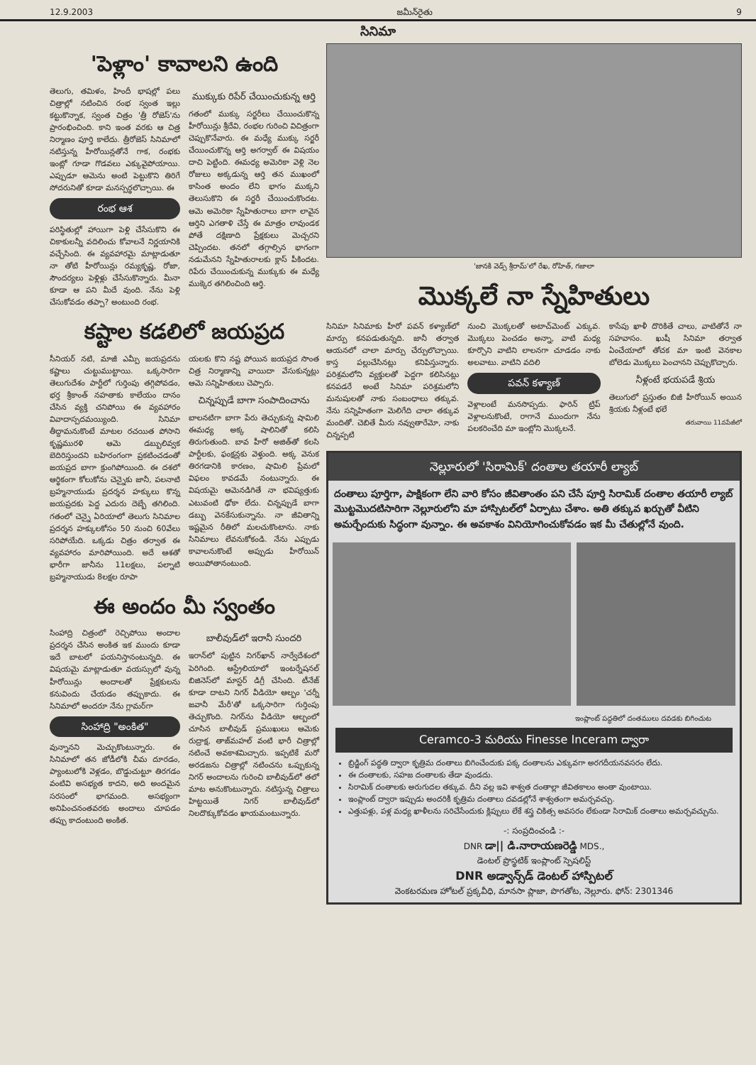12.9.2003 జమీన్‌రైతు 9
సినిమా
'పెళ్లాం' కావాలని ఉంది
తెలుగు, తమిళం, హిందీ భాషల్లో పలు చిత్రాల్లో నటించిన రంభ స్వంత ఇల్లు కట్టుకొన్నాక, స్వంత చిత్రం 'త్రీ రోజెస్'ను ప్రారంభించింది. కాని ఇంత వరకు ఆ చిత్ర నిర్మాణం పూర్తి కాలేదు. త్రీరోజెస్ సినిమాలో నటిస్తున్న హీరోయిన్లతోనే గాక, రంభకు ఇంట్లో గూడా గొడవలు ఎక్కువైపోయాయి. ఎప్పుడూ ఆమెను అంటి పెట్టుకొని తిరిగే సోదరునితో కూడా మనస్పర్థలొచ్చాయి. ఈ
రంభ ఆశ
పరిస్థితుల్లో హాయిగా పెళ్లి చేసేసుకొని ఈ చికాకులన్నీ వదిలించు కోవాలనే నిర్ణయానికి వచ్చేసింది. ఈ వ్యవహారమై మాట్లాడుతూ నా తోటి హీరోయిన్లు రమ్యకృష్ణ, రోజా, సౌందర్యలు పెళ్లిళ్లు చేసేసుకొన్నారు. మీనా కూడా ఆ పని మీదే వుంది. నేను పెళ్లి చేసుకోవడం తప్పా? అంటుంది రంభ.
ముక్కుకు రిపేర్ చేయించుకున్న ఆర్తి
గతంలో ముక్కు సర్జరీలు చేయించుకొన్న హీరోయిన్లు శ్రీదేవి, రంభల గురించి విచిత్రంగా చెప్పుకొనేవారు. ఈ మధ్యే ముక్కు సర్జరీ చేయించుకొన్న ఆర్తి అగర్వాల్ ఈ విషయం దాచి పెట్టింది. ఈమధ్య అమెరికా వెళ్లి నెల రోజులు అక్కడున్న ఆర్తి తన ముఖంలో కాసింత అందం లేని భాగం ముక్కని తెలుసుకొని ఈ సర్జరీ చేయించుకొందట. ఆమె అమెరికా స్నేహితురాలు బాగా లావైన ఆర్తిని ఎగతాళి చేస్తే ఈ మాత్రం లావుండక పోతే దక్షిణాది ప్రేక్షకులు మెచ్చరని చెప్పిందట. తనలో తగ్గాల్సిన భాగంగా నడుమేనని స్నేహితురాలకు క్లాస్ పీకిందట. రిపేరు చేయించుకున్న ముక్కుకు ఈ మధ్యే ముక్కెర తగిలించింది ఆర్తి.
కష్టాల కడలిలో జయప్రద
సీనియర్ నటి, మాజీ ఎమ్పీ జయప్రదను కష్టాలు చుట్టుముట్టాయి. ఒక్కసారిగా తెలుగుదేశం పార్టీలో గుర్తింపు తగ్గిపోవడం, భర్త శ్రీకాంత్ నహతాకు కాలేయం దానం చేసిన వ్యక్తి చనిపోయి ఈ వ్యవహారం వివాదాస్పదమయ్యింది. సినిమా తీద్దామనుకొంటే మాటల రచయిత పోసాని కృష్ణమురళి ఆమె డబ్బులివ్వక బెదిరిస్తుందని బహిరంగంగా ప్రకటించడంతో జయప్రద బాగా క్రుంగిపోయింది. ఈ దశలో ఆర్థికంగా కోలుకోను చెన్నైకు జానీ, పలనాటి బ్రహ్మనాయుడు ప్రదర్శన హక్కులు కొన్న జయప్రదకు పెద్ద ఎదురు దెబ్బే తగిలింది. గతంలో చెన్నై ఏరియాలో తెలుగు సినిమాల ప్రదర్శన హక్కులకోసం 50 నుంచి 60వేలు సరిపోయేది. ఒక్కడు చిత్రం తర్వాత ఈ వ్యవహారం మారిపోయింది. అదే ఆశతో భారీగా జానీను 11లక్షలు, పల్నాటి బ్రహ్మనాయుడు 8లక్షల రూపా
యలకు కొని నష్ట పోయిన జయప్రద సొంత చిత్ర నిర్మాణాన్ని వాయిదా వేసుకున్నట్లు ఆమె సన్నిహితులు చెప్పారు.
చిన్నప్పుడే బాగా సంపాదించాను
బాలనటిగా బాగా పేరు తెచ్చుకున్న షామిలి ఈమధ్య అక్క షాలినితో కలిసి తిరుగుతుంది. బావ హీరో అజిత్‌తో కలసి పార్టీలకు, ఫంక్షన్లకు వెళ్తుంది. అక్క వెనుక తిరగడానికి కారణం, షామిలి ప్రేమలో విఫలం కావడమే నంటున్నారు. ఈ విషయమై ఆమెనడిగితే నా భవిష్యత్తుకు ఎటువంటి ఢోకా లేదు. చిన్నప్పుడే బాగా డబ్బు వెనకేసుకున్నాను. నా జీవితాన్ని ఇష్టమైన రీతిలో మలచుకొంటాను. నాకు సినిమాలు లేవనుకోకండి. నేను ఎప్పుడు కావాలనుకొంటే అప్పుడు హీరోయిన్ అయిపోతానంటుంది.
ఈ అందం మీ స్వంతం
సింహాద్రి చిత్రంలో రెచ్చిపోయి అందాల ప్రదర్శన చేసిన అంకిత ఇక ముందు కూడా ఇదే బాటలో పయనిస్తానంటున్నది. ఈ విషయమై మాట్లాడుతూ వయస్సులో వున్న హీరోయిన్లు అందాలతో ప్రేక్షకులను కనువిందు చేయడం తప్పుకాదు. ఈ సినిమాలో అందరూ నేను గ్లామర్‌గా
సింహాద్రి "అంకిత"
వున్నానని మెచ్చుకొంటున్నారు. ఈ సినిమాలో తన జోడీలోకి చీమ దూరడం, ప్యాంటులోకి వెళ్లడం, బొడ్డుచుట్టూ తిరగడం వంటివి అసభ్యత కాదని, అది అందమైన సరసంలో భాగమంది. అసభ్యంగా అనిపించనంతవరకు అందాలు చూపడం తప్పు కాదంటుంది అంకిత.
బాలీవుడ్‌లో ఇరానీ సుందరి
ఇరాన్‌లో పుట్టిన నిగర్‌ఖాన్ నార్వేదేశంలో పెరిగింది. ఆస్ట్రేలియాలో ఇంటర్నేషనల్ బిజినెస్‌లో మాస్టర్ డిగ్రీ చేసింది. టీనేజ్ కూడా దాటని నిగర్ వీడియో ఆల్బం 'చర్నీ జవానీ మేరీ'తో ఒక్కసారిగా గుర్తింపు తెచ్చుకొంది. నిగర్‌ను వీడియో ఆల్బంలో చూసిన బాలీవుడ్ ప్రముఖులు ఆమెకు రుద్రాక్ష, తాజ్‌మహల్ వంటి భారీ చిత్రాల్లో నటించే అవకాశమిచ్చారు. ఇప్పటికే మరో అరడజను చిత్రాల్లో నటించను ఒప్పుకున్న నిగర్ అందాలను గురించి బాలీవుడ్‌లో తలో మాట అనుకొంటున్నారు. నటిస్తున్న చిత్రాలు హిట్టయితే నిగర్ బాలీవుడ్‌లో నిలదొక్కుకోవడం ఖాయమంటున్నారు.
'జానకి వెడ్స్ శ్రీరామ్'లో రేఖ, రోహిత్, గజాలా
మొక్కలే నా స్నేహితులు
సినిమా సినిమాకు హీరో పవన్ కళ్యాణ్‌లో మార్పు కనపడుతున్నది. జానీ తర్వాత ఆయనలో చాలా మార్పు చేర్పులొచ్చాయి. కాస్త పల్లుచేసినట్లు కనిపిస్తున్నారు. పరిశ్రమలోని వ్యక్తులతో పెద్దగా కలిసినట్లు కనపడరే అంటే సినిమా పరిశ్రమలోని మనుషులతో నాకు సంబంధాలు తక్కువ. నేను సన్నిహితంగా మెలిగేది చాలా తక్కువ మందితో. చెబితే మీరు నవ్వుతారేమో, నాకు చిన్నప్పటి
నుంచి మొక్కలతో అటాచ్‌మెంట్ ఎక్కువ. మొక్కలు పెంచడం అన్నా, వాటి మధ్య కూర్చొని వాటిని లాలనగా చూడడం నాకు అలవాటు. వాటిని వదిలి
పవన్ కళ్యాణ్
వెళ్లాలంటే మనసొప్పదు. ఫారిన్ ట్రిప్ వెళ్లాలనుకొంటే, రాగానే ముందుగా నేను పలకరించేది మా ఇంట్లోని మొక్కలనే.
కాసేపు ఖాళీ దొరికితే చాలు, వాటితోనే నా సహవాసం. ఖుషీ సినిమా తర్వాత ఏంచేయాలో తోచక మా ఇంటి వెనకాల బోలెడు మొక్కలు పెంచానని చెప్పుకొచ్చారు.
నీళ్లంటే భయపడే శ్రియ
తెలుగులో ప్రస్తుతం బిజీ హీరోయిన్ అయిన శ్రియకు నీళ్లంటే భలే
తరువాయి 11వపేజీలో
నెల్లూరులో 'సిరామిక్' దంతాల తయారీ ల్యాబ్
దంతాలు పూర్తిగా, పాక్షికంగా లేని వారి కోసం జీవితాంతం పని చేసే పూర్తి సిరామిక్ దంతాల తయారీ ల్యాబ్ మొట్టమొదటిసారిగా నెల్లూరులోని మా హాస్పిటల్‌లో ఏర్పాటు చేశాం. అతి తక్కువ ఖర్చుతో వీటిని అమర్చేందుకు సిద్ధంగా వున్నాం. ఈ అవకాశం వినియోగించుకోవడం ఇక మీ చేతుల్లోనే వుంది.
ఇంప్లాంట్ పద్ధతిలో దంతములు దవడకు బిగించుట
Ceramco-3 మరియు Finesse Inceram ద్వారా
బ్రిడ్జింగ్ పద్ధతి ద్వారా కృత్రిమ దంతాలు బిగించేందుకు పక్క దంతాలను ఎక్కువగా అరగదీయనవసరం లేదు.
ఈ దంతాలకు, సహజ దంతాలకు తేడా వుండదు.
సిరామిక్ దంతాలకు అరుగుదల తక్కువ. దీని వల్ల ఇవి శాశ్వత దంతాల్లా జీవితకాలం అంతా వుంటాయి.
ఇంప్లాంట్ ద్వారా ఇప్పుడు అందరికీ కృత్రిమ దంతాలు దవడల్లోనే శాశ్వతంగా అమర్చవచ్చు.
ఎత్తుపళ్లు, పళ్ల మధ్య ఖాళీలను సరిచేసేందుకు క్లిప్పులు లేకే శస్త్ర చికిత్స అవసరం లేకుండా సిరామిక్ దంతాలు అమర్చవచ్చును.
-: సంప్రదించండి :-
DNR డా|| డి.నారాయణరెడ్డి MDS.,
డెంటల్ ప్రొస్థటిక్ ఇంప్లాంట్ స్పెషలిస్ట్
DNR అడ్వాన్స్‌డ్ డెంటల్ హాస్పిటల్
వెంకటరమణ హోటల్ ప్రక్కవీధి, మానసా ప్లాజా, పొగతోట, నెల్లూరు. ఫోన్: 2301346